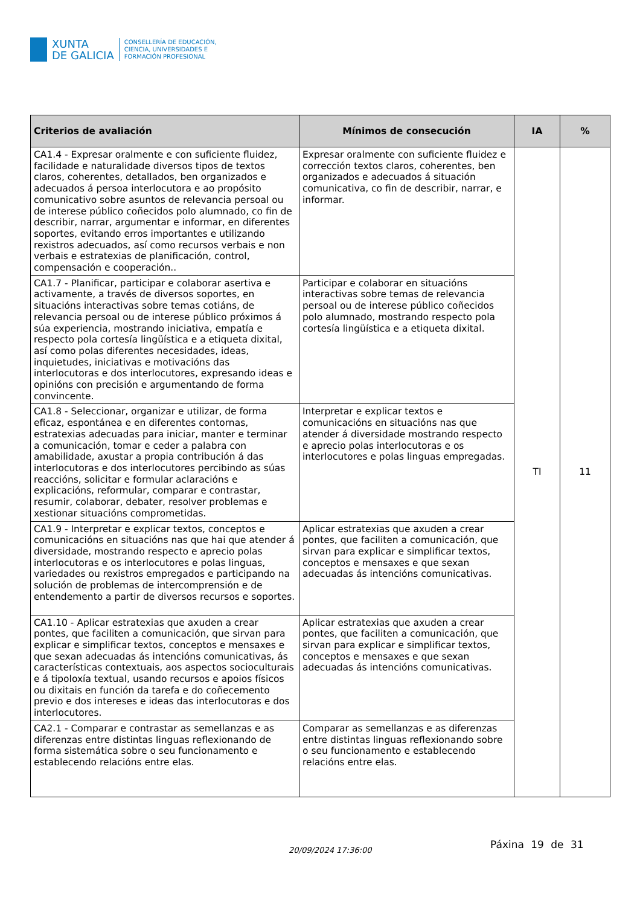XUNTA
DE GALICIA
CONSELLERÍA DE EDUCACIÓN,
CIENCIA, UNIVERSIDADES E
FORMACIÓN PROFESIONAL
| Criterios de avaliación | Mínimos de consecución | IA | % |
| --- | --- | --- | --- |
| CA1.4 - Expresar oralmente e con suficiente fluidez, facilidade e naturalidade diversos tipos de textos claros, coherentes, detallados, ben organizados e adecuados á persoa interlocutora e ao propósito comunicativo sobre asuntos de relevancia persoal ou de interese público coñecidos polo alumnado, co fin de describir, narrar, argumentar e informar, en diferentes soportes, evitando erros importantes e utilizando rexistros adecuados, así como recursos verbais e non verbais e estratexias de planificación, control, compensación e cooperación.. | Expresar oralmente con suficiente fluidez e corrección textos claros, coherentes, ben organizados e adecuados á situación comunicativa, co fin de describir, narrar, e informar. | TI | 11 |
| CA1.7 - Planificar, participar e colaborar asertiva e activamente, a través de diversos soportes, en situacións interactivas sobre temas cotiáns, de relevancia persoal ou de interese público próximos á súa experiencia, mostrando iniciativa, empatía e respecto pola cortesía lingüística e a etiqueta dixital, así como polas diferentes necesidades, ideas, inquietudes, iniciativas e motivacións das interlocutoras e dos interlocutores, expresando ideas e opinións con precisión e argumentando de forma convincente. | Participar e colaborar en situacións interactivas sobre temas de relevancia persoal ou de interese público coñecidos polo alumnado, mostrando respecto pola cortesía lingüística e a etiqueta dixital. | | |
| CA1.8 - Seleccionar, organizar e utilizar, de forma eficaz, espontánea e en diferentes contornas, estratexias adecuadas para iniciar, manter e terminar a comunicación, tomar e ceder a palabra con amabilidade, axustar a propia contribución á das interlocutoras e dos interlocutores percibindo as súas reaccións, solicitar e formular aclaracións e explicacións, reformular, comparar e contrastar, resumir, colaborar, debater, resolver problemas e xestionar situacións comprometidas. | Interpretar e explicar textos e comunicacións en situacións nas que atender á diversidade mostrando respecto e aprecio polas interlocutoras e os interlocutores e polas linguas empregadas. | | |
| CA1.9 - Interpretar e explicar textos, conceptos e comunicacións en situacións nas que hai que atender á diversidade, mostrando respecto e aprecio polas interlocutoras e os interlocutores e polas linguas, variedades ou rexistros empregados e participando na solución de problemas de intercomprensión e de entendemento a partir de diversos recursos e soportes. | Aplicar estratexias que axuden a crear pontes, que faciliten a comunicación, que sirvan para explicar e simplificar textos, conceptos e mensaxes e que sexan adecuadas ás intencións comunicativas. | | |
| CA1.10 - Aplicar estratexias que axuden a crear pontes, que faciliten a comunicación, que sirvan para explicar e simplificar textos, conceptos e mensaxes e que sexan adecuadas ás intencións comunicativas, ás características contextuais, aos aspectos socioculturais e á tipoloxía textual, usando recursos e apoios físicos ou dixitais en función da tarefa e do coñecemento previo e dos intereses e ideas das interlocutoras e dos interlocutores. | Aplicar estratexias que axuden a crear pontes, que faciliten a comunicación, que sirvan para explicar e simplificar textos, conceptos e mensaxes e que sexan adecuadas ás intencións comunicativas. | | |
| CA2.1 - Comparar e contrastar as semellanzas e as diferenzas entre distintas linguas reflexionando de forma sistemática sobre o seu funcionamento e establecendo relacións entre elas. | Comparar as semellanzas e as diferenzas entre distintas linguas reflexionando sobre o seu funcionamento e establecendo relacións entre elas. | | |
20/09/2024 17:36:00 Páxina 19 de 31